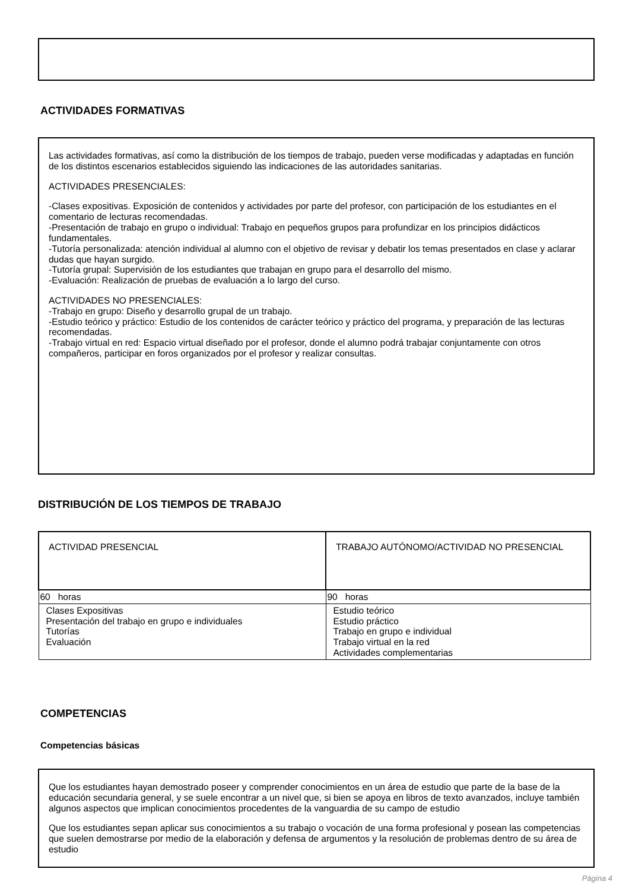ACTIVIDADES FORMATIVAS
Las actividades formativas, así como la distribución de los tiempos de trabajo, pueden verse modificadas y adaptadas en función de los distintos escenarios establecidos siguiendo las indicaciones de las autoridades sanitarias.
ACTIVIDADES PRESENCIALES:
-Clases expositivas. Exposición de contenidos y actividades por parte del profesor, con participación de los estudiantes en el comentario de lecturas recomendadas.
-Presentación de trabajo en grupo o individual: Trabajo en pequeños grupos para profundizar en los principios didácticos fundamentales.
-Tutoría personalizada: atención individual al alumno con el objetivo de revisar y debatir los temas presentados en clase y aclarar dudas que hayan surgido.
-Tutoría grupal: Supervisión de los estudiantes que trabajan en grupo para el desarrollo del mismo.
-Evaluación: Realización de pruebas de evaluación a lo largo del curso.
ACTIVIDADES NO PRESENCIALES:
-Trabajo en grupo: Diseño y desarrollo grupal de un trabajo.
-Estudio teórico y práctico: Estudio de los contenidos de carácter teórico y práctico del programa, y preparación de las lecturas recomendadas.
-Trabajo virtual en red: Espacio virtual diseñado por el profesor, donde el alumno podrá trabajar conjuntamente con otros compañeros, participar en foros organizados por el profesor y realizar consultas.
DISTRIBUCIÓN DE LOS TIEMPOS DE TRABAJO
| ACTIVIDAD PRESENCIAL | TRABAJO AUTÓNOMO/ACTIVIDAD NO PRESENCIAL |
| 60 horas | 90 horas |
| Clases Expositivas Presentación del trabajo en grupo e individuales Tutorías Evaluación | Estudio teórico Estudio práctico Trabajo en grupo e individual Trabajo virtual en la red Actividades complementarias |
COMPETENCIAS
Competencias básicas
Que los estudiantes hayan demostrado poseer y comprender conocimientos en un área de estudio que parte de la base de la educación secundaria general, y se suele encontrar a un nivel que, si bien se apoya en libros de texto avanzados, incluye también algunos aspectos que implican conocimientos procedentes de la vanguardia de su campo de estudio
Que los estudiantes sepan aplicar sus conocimientos a su trabajo o vocación de una forma profesional y posean las competencias que suelen demostrarse por medio de la elaboración y defensa de argumentos y la resolución de problemas dentro de su área de estudio
Página 4